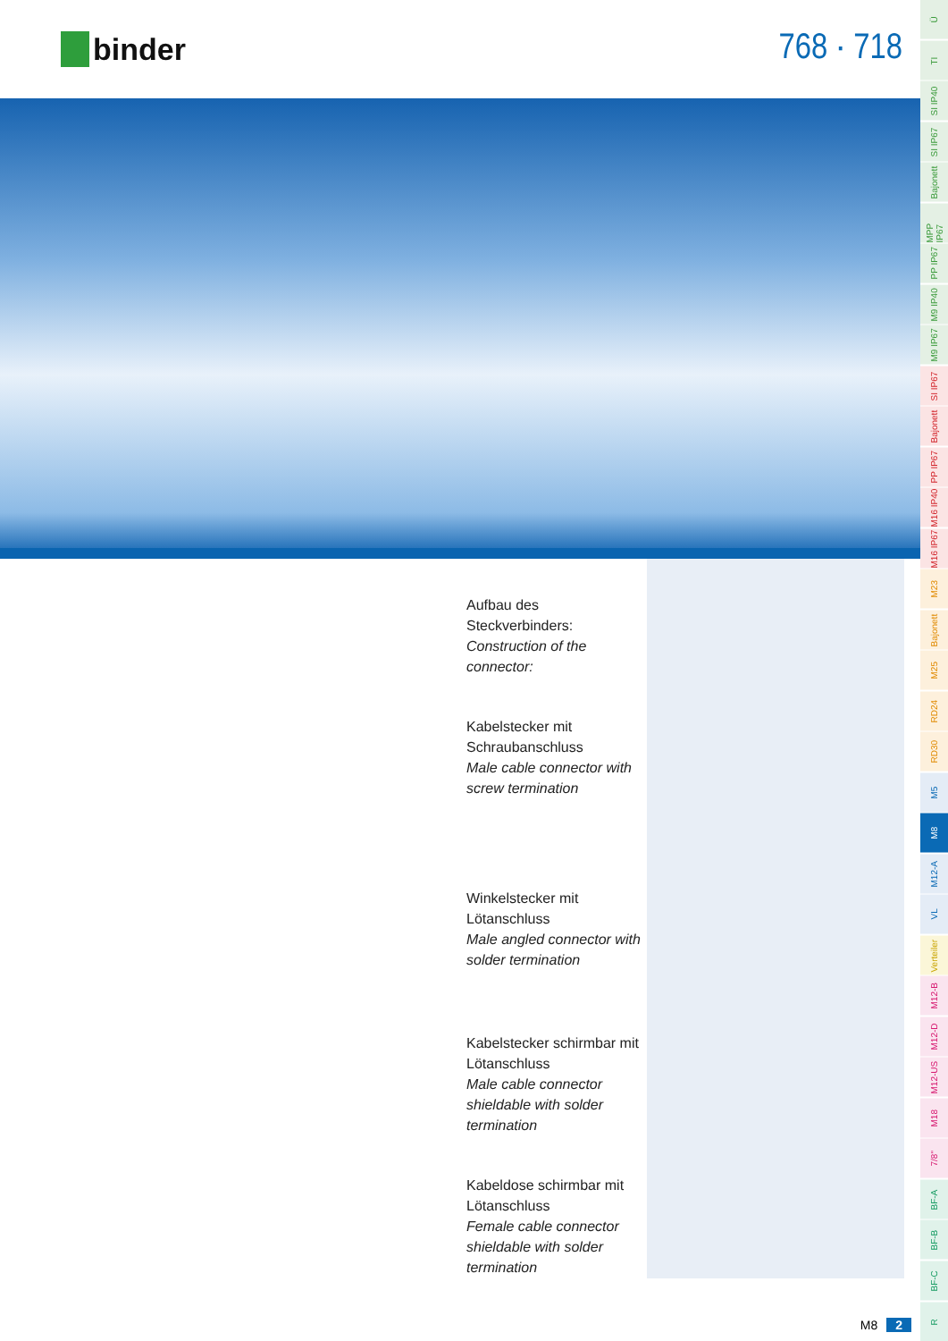binder
768 · 718
Aufbau des Steckverbinders:
Construction of the connector:
Kabelstecker mit Schraubanschluss
Male cable connector with screw termination
Winkelstecker mit Lötanschluss
Male angled connector with solder termination
Kabelstecker schirmbar mit Lötanschluss
Male cable connector shieldable with solder termination
Kabeldose schirmbar mit Lötanschluss
Female cable connector shieldable with solder termination
M8 2
Ü
TI
SI IP40
SI IP67
Bajonett
MPP IP67
PP IP67
M9 IP40
M9 IP67
SI IP67
Bajonett
PP IP67
M16 IP40
M16 IP67
M23
Bajonett
M25
RD24
RD30
M5
M8
M12-A
VL
Verteiler
M12-B
M12-D
M12-US
M18
7/8"
BF-A
BF-B
BF-C
R